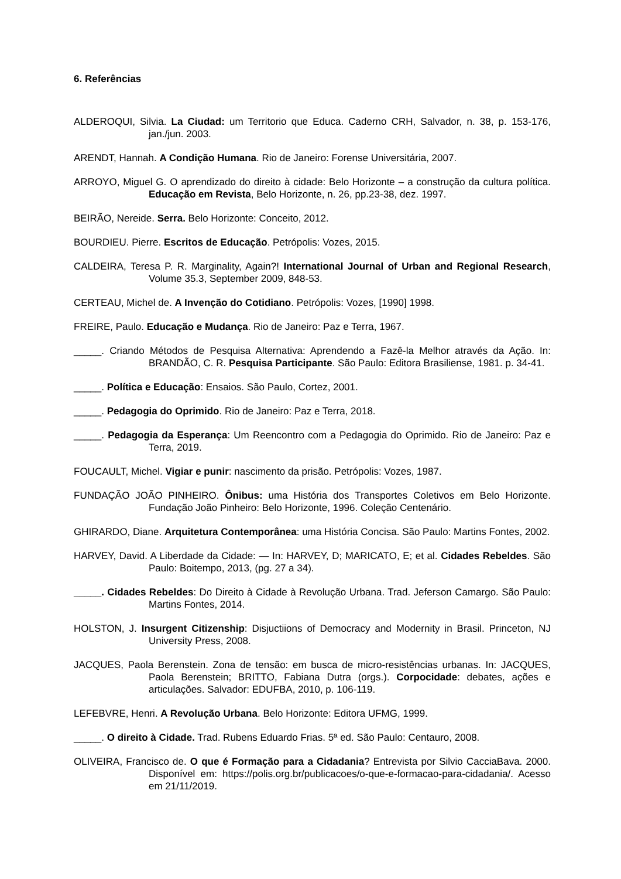6. Referências
ALDEROQUI, Silvia. La Ciudad: um Territorio que Educa. Caderno CRH, Salvador, n. 38, p. 153-176, jan./jun. 2003.
ARENDT, Hannah. A Condição Humana. Rio de Janeiro: Forense Universitária, 2007.
ARROYO, Miguel G. O aprendizado do direito à cidade: Belo Horizonte – a construção da cultura política. Educação em Revista, Belo Horizonte, n. 26, pp.23-38, dez. 1997.
BEIRÃO, Nereide. Serra. Belo Horizonte: Conceito, 2012.
BOURDIEU. Pierre. Escritos de Educação. Petrópolis: Vozes, 2015.
CALDEIRA, Teresa P. R. Marginality, Again?! International Journal of Urban and Regional Research, Volume 35.3, September 2009, 848-53.
CERTEAU, Michel de. A Invenção do Cotidiano. Petrópolis: Vozes, [1990] 1998.
FREIRE, Paulo. Educação e Mudança. Rio de Janeiro: Paz e Terra, 1967.
_____. Criando Métodos de Pesquisa Alternativa: Aprendendo a Fazê-la Melhor através da Ação. In: BRANDÃO, C. R. Pesquisa Participante. São Paulo: Editora Brasiliense, 1981. p. 34-41.
_____. Política e Educação: Ensaios. São Paulo, Cortez, 2001.
_____. Pedagogia do Oprimido. Rio de Janeiro: Paz e Terra, 2018.
_____. Pedagogia da Esperança: Um Reencontro com a Pedagogia do Oprimido. Rio de Janeiro: Paz e Terra, 2019.
FOUCAULT, Michel. Vigiar e punir: nascimento da prisão. Petrópolis: Vozes, 1987.
FUNDAÇÃO JOÃO PINHEIRO. Ônibus: uma História dos Transportes Coletivos em Belo Horizonte. Fundação João Pinheiro: Belo Horizonte, 1996. Coleção Centenário.
GHIRARDO, Diane. Arquitetura Contemporânea: uma História Concisa. São Paulo: Martins Fontes, 2002.
HARVEY, David. A Liberdade da Cidade: — In: HARVEY, D; MARICATO, E; et al. Cidades Rebeldes. São Paulo: Boitempo, 2013, (pg. 27 a 34).
_____. Cidades Rebeldes: Do Direito à Cidade à Revolução Urbana. Trad. Jeferson Camargo. São Paulo: Martins Fontes, 2014.
HOLSTON, J. Insurgent Citizenship: Disjuctiions of Democracy and Modernity in Brasil. Princeton, NJ University Press, 2008.
JACQUES, Paola Berenstein. Zona de tensão: em busca de micro-resistências urbanas. In: JACQUES, Paola Berenstein; BRITTO, Fabiana Dutra (orgs.). Corpocidade: debates, ações e articulações. Salvador: EDUFBA, 2010, p. 106-119.
LEFEBVRE, Henri. A Revolução Urbana. Belo Horizonte: Editora UFMG, 1999.
_____. O direito à Cidade. Trad. Rubens Eduardo Frias. 5ª ed. São Paulo: Centauro, 2008.
OLIVEIRA, Francisco de. O que é Formação para a Cidadania? Entrevista por Silvio CacciaBava. 2000. Disponível em: https://polis.org.br/publicacoes/o-que-e-formacao-para-cidadania/. Acesso em 21/11/2019.